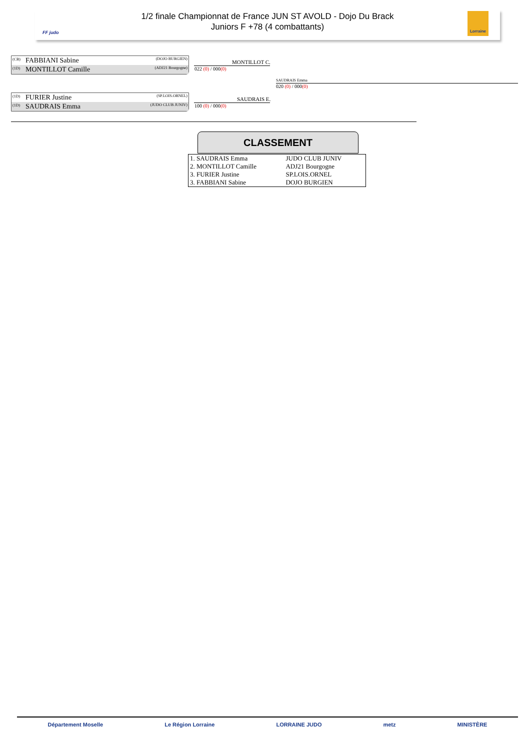1/2 finale Championnat de France JUN ST AVOLD - Dojo Du Brack
Juniors F +78 (4 combattants)
FF judo
Lorraine
(CB) FABBIANI Sabine (DOJO BURGIEN)
(1D) MONTILLOT Camille (ADJ21 Bourgogne)
(1D) FURIER Justine (SP.LOIS.ORNEL)
(1D) SAUDRAIS Emma (JUDO CLUB JUNIV)
MONTILLOT C.
022 (0) / 000(0)
SAUDRAIS E.
100 (0) / 000(0)
SAUDRAIS Emma
020 (0) / 000(0)
CLASSEMENT
| 1. SAUDRAIS Emma | JUDO CLUB JUNIV |
| 2. MONTILLOT Camille | ADJ21 Bourgogne |
| 3. FURIER Justine | SP.LOIS.ORNEL |
| 3. FABBIANI Sabine | DOJO BURGIEN |
Département Moselle Le Région Lorraine LORRAINE JUDO metz MINISTÈRE